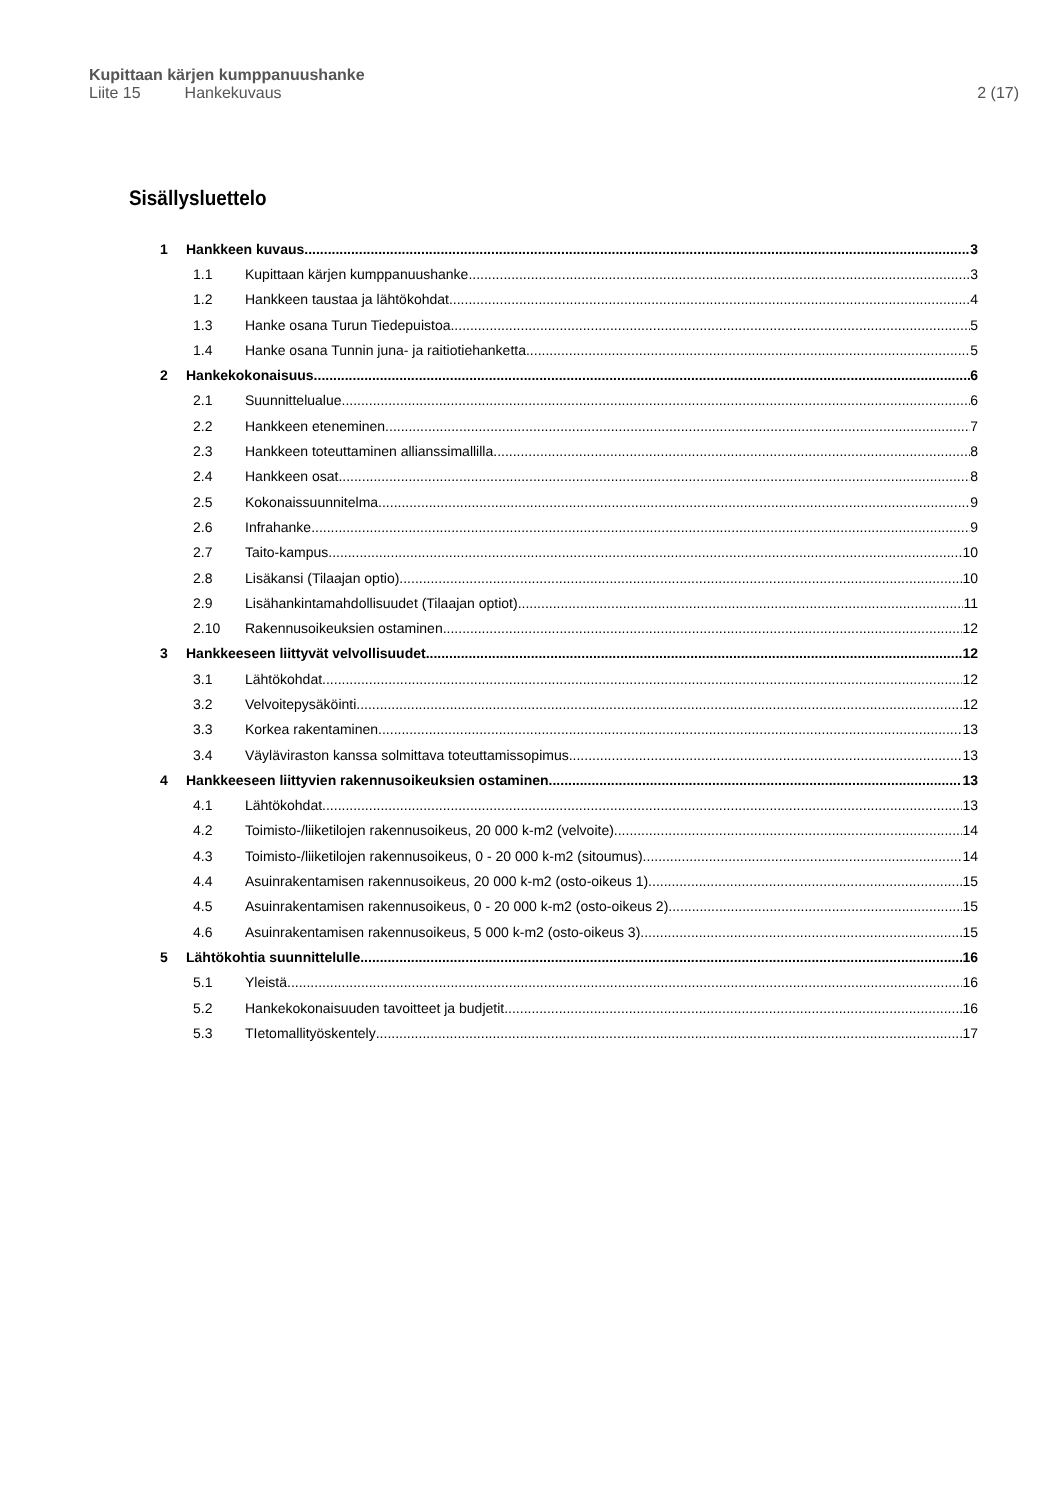Kupittaan kärjen kumppanuushanke
Liite 15 Hankekuvaus 2 (17)
Sisällysluettelo
1 Hankkeen kuvaus 3
1.1 Kupittaan kärjen kumppanuushanke 3
1.2 Hankkeen taustaa ja lähtökohdat 4
1.3 Hanke osana Turun Tiedepuistoa 5
1.4 Hanke osana Tunnin juna- ja raitiotiehanketta 5
2 Hankekokonaisuus 6
2.1 Suunnittelualue 6
2.2 Hankkeen eteneminen 7
2.3 Hankkeen toteuttaminen allianssimallilla 8
2.4 Hankkeen osat 8
2.5 Kokonaissuunnitelma 9
2.6 Infrahanke 9
2.7 Taito-kampus 10
2.8 Lisäkansi (Tilaajan optio) 10
2.9 Lisähankintamahdollisuudet (Tilaajan optiot) 11
2.10 Rakennusoikeuksien ostaminen 12
3 Hankkeeseen liittyvät velvollisuudet 12
3.1 Lähtökohdat 12
3.2 Velvoitepysäköinti 12
3.3 Korkea rakentaminen 13
3.4 Väyläviraston kanssa solmittava toteuttamissopimus 13
4 Hankkeeseen liittyvien rakennusoikeuksien ostaminen 13
4.1 Lähtökohdat 13
4.2 Toimisto-/liiketilojen rakennusoikeus, 20 000 k-m2 (velvoite) 14
4.3 Toimisto-/liiketilojen rakennusoikeus, 0 - 20 000 k-m2 (sitoumus) 14
4.4 Asuinrakentamisen rakennusoikeus, 20 000 k-m2 (osto-oikeus 1) 15
4.5 Asuinrakentamisen rakennusoikeus, 0 - 20 000 k-m2 (osto-oikeus 2) 15
4.6 Asuinrakentamisen rakennusoikeus, 5 000 k-m2 (osto-oikeus 3) 15
5 Lähtökohtia suunnittelulle 16
5.1 Yleistä 16
5.2 Hankekokonaisuuden tavoitteet ja budjetit 16
5.3 TIetomallityöskentely 17